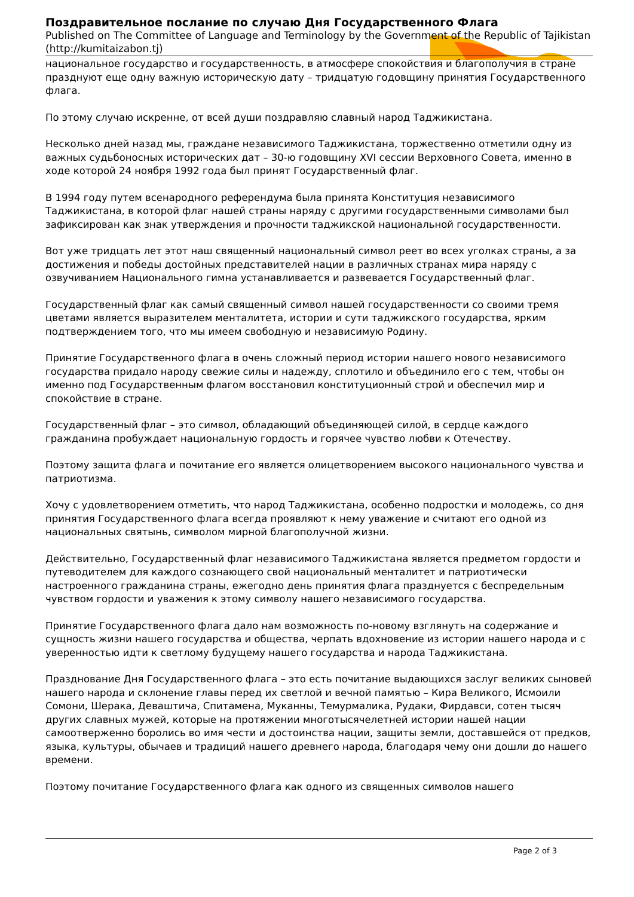Поздравительное послание по случаю Дня Государственного Флага
Published on The Committee of Language and Terminology by the Government of the Republic of Tajikistan (http://kumitaizabon.tj)
национальное государство и государственность, в атмосфере спокойствия и благополучия в стране празднуют еще одну важную историческую дату – тридцатую годовщину принятия Государственного флага.
По этому случаю искренне, от всей души поздравляю славный народ Таджикистана.
Несколько дней назад мы, граждане независимого Таджикистана, торжественно отметили одну из важных судьбоносных исторических дат – 30-ю годовщину XVI сессии Верховного Совета, именно в ходе которой 24 ноября 1992 года был принят Государственный флаг.
В 1994 году путем всенародного референдума была принята Конституция независимого Таджикистана, в которой флаг нашей страны наряду с другими государственными символами был зафиксирован как знак утверждения и прочности таджикской национальной государственности.
Вот уже тридцать лет этот наш священный национальный символ реет во всех уголках страны, а за достижения и победы достойных представителей нации в различных странах мира наряду с озвучиванием Национального гимна устанавливается и развевается Государственный флаг.
Государственный флаг как самый священный символ нашей государственности со своими тремя цветами является выразителем менталитета, истории и сути таджикского государства, ярким подтверждением того, что мы имеем свободную и независимую Родину.
Принятие Государственного флага в очень сложный период истории нашего нового независимого государства придало народу свежие силы и надежду, сплотило и объединило его с тем, чтобы он именно под Государственным флагом восстановил конституционный строй и обеспечил мир и спокойствие в стране.
Государственный флаг – это символ, обладающий объединяющей силой, в сердце каждого гражданина пробуждает национальную гордость и горячее чувство любви к Отечеству.
Поэтому защита флага и почитание его является олицетворением высокого национального чувства и патриотизма.
Хочу с удовлетворением отметить, что народ Таджикистана, особенно подростки и молодежь, со дня принятия Государственного флага всегда проявляют к нему уважение и считают его одной из национальных святынь, символом мирной благополучной жизни.
Действительно, Государственный флаг независимого Таджикистана является предметом гордости и путеводителем для каждого сознающего свой национальный менталитет и патриотически настроенного гражданина страны, ежегодно день принятия флага празднуется с беспредельным чувством гордости и уважения к этому символу нашего независимого государства.
Принятие Государственного флага дало нам возможность по-новому взглянуть на содержание и сущность жизни нашего государства и общества, черпать вдохновение из истории нашего народа и с уверенностью идти к светлому будущему нашего государства и народа Таджикистана.
Празднование Дня Государственного флага – это есть почитание выдающихся заслуг великих сыновей нашего народа и склонение главы перед их светлой и вечной памятью – Кира Великого, Исмоили Сомони, Шерака, Деваштича, Спитамена, Муканны, Темурмалика, Рудаки, Фирдавси, сотен тысяч других славных мужей, которые на протяжении многотысячелетней истории нашей нации самоотверженно боролись во имя чести и достоинства нации, защиты земли, доставшейся от предков, языка, культуры, обычаев и традиций нашего древнего народа, благодаря чему они дошли до нашего времени.
Поэтому почитание Государственного флага как одного из священных символов нашего
Page 2 of 3